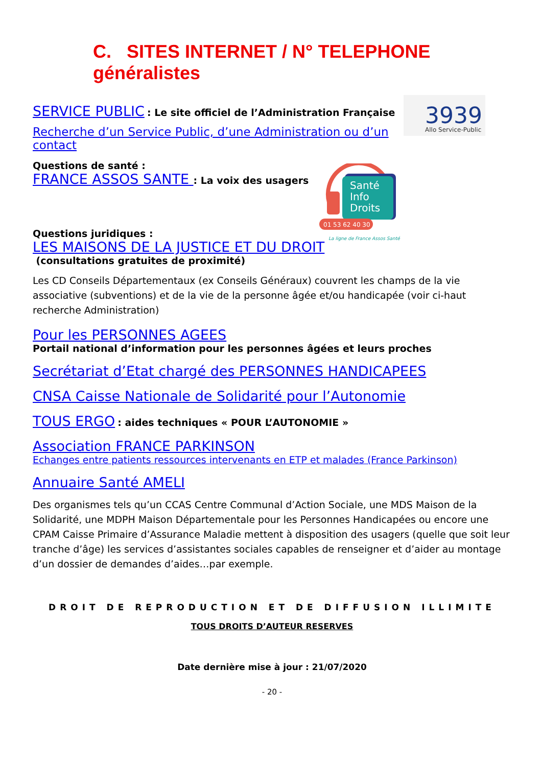C. SITES INTERNET / N° TELEPHONE généralistes
3939
Allo Service-Public
Santé
Info
Droits
01 53 62 40 30
La ligne de France Assos Santé
SERVICE PUBLIC : Le site officiel de l’Administration Française
Recherche d’un Service Public, d’une Administration ou d’un contact
Questions de santé :
FRANCE ASSOS SANTE : La voix des usagers
Questions juridiques :
LES MAISONS DE LA JUSTICE ET DU DROIT
(consultations gratuites de proximité)
Les CD Conseils Départementaux (ex Conseils Généraux) couvrent les champs de la vie associative (subventions) et de la vie de la personne âgée et/ou handicapée (voir ci-haut recherche Administration)
Pour les PERSONNES AGEES
Portail national d’information pour les personnes âgées et leurs proches
Secrétariat d’Etat chargé des PERSONNES HANDICAPEES
CNSA Caisse Nationale de Solidarité pour l’Autonomie
TOUS ERGO : aides techniques « POUR L’AUTONOMIE »
Association FRANCE PARKINSON
Echanges entre patients ressources intervenants en ETP et malades (France Parkinson)
Annuaire Santé AMELI
Des organismes tels qu’un CCAS Centre Communal d’Action Sociale, une MDS Maison de la Solidarité, une MDPH Maison Départementale pour les Personnes Handicapées ou encore une CPAM Caisse Primaire d’Assurance Maladie mettent à disposition des usagers (quelle que soit leur tranche d’âge) les services d’assistantes sociales capables de renseigner et d’aider au montage d’un dossier de demandes d’aides…par exemple.
DROIT DE REPRODUCTION ET DE DIFFUSION ILLIMITE
TOUS DROITS D’AUTEUR RESERVES
Date dernière mise à jour : 21/07/2020
- 20 -